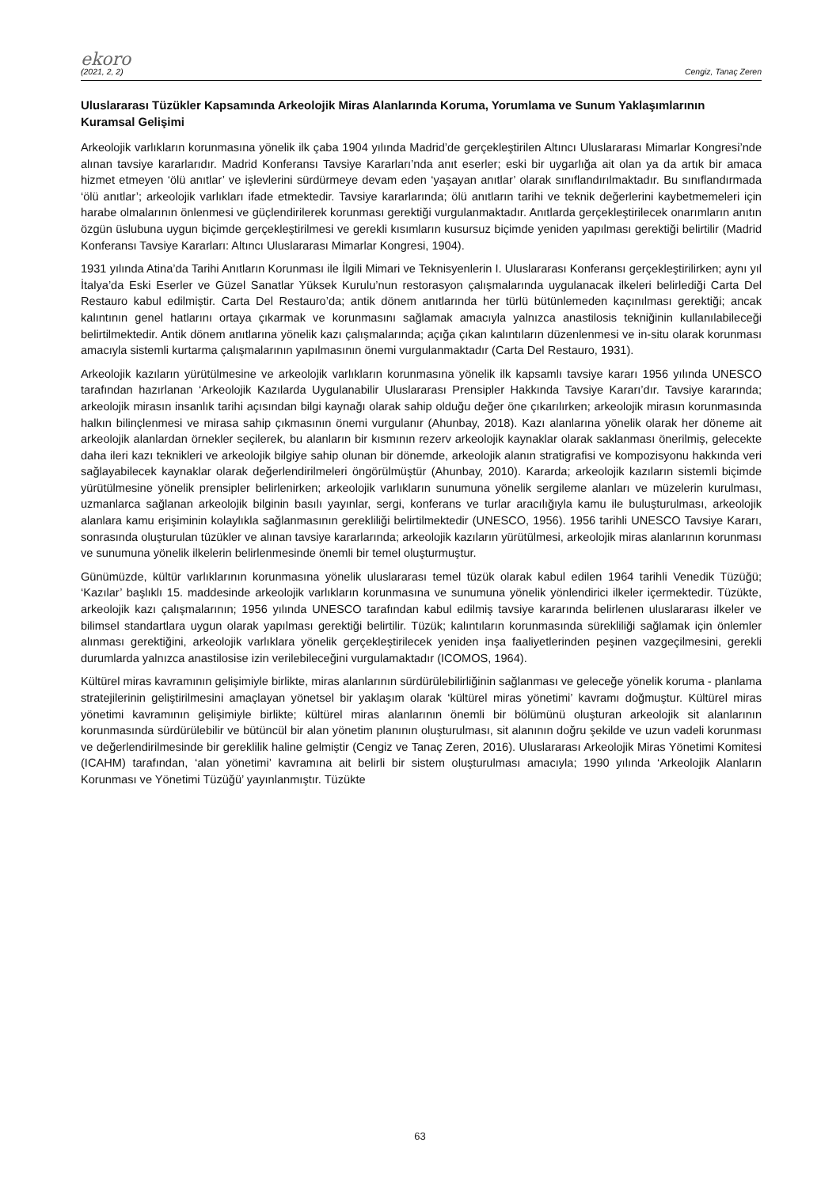ekoro
(2021, 2, 2) Cengiz, Tanaç Zeren
Uluslararası Tüzükler Kapsamında Arkeolojik Miras Alanlarında Koruma, Yorumlama ve Sunum Yaklaşımlarının Kuramsal Gelişimi
Arkeolojik varlıkların korunmasına yönelik ilk çaba 1904 yılında Madrid’de gerçekleştirilen Altıncı Uluslararası Mimarlar Kongresi’nde alınan tavsiye kararlarıdır. Madrid Konferansı Tavsiye Kararları’nda anıt eserler; eski bir uygarlığa ait olan ya da artık bir amaca hizmet etmeyen ‘ölü anıtlar’ ve işlevlerini sürdürmeye devam eden ‘yaşayan anıtlar’ olarak sınıflandırılmaktadır. Bu sınıflandırmada ‘ölü anıtlar’; arkeolojik varlıkları ifade etmektedir. Tavsiye kararlarında; ölü anıtların tarihi ve teknik değerlerini kaybetmemeleri için harabe olmalarının önlenmesi ve güçlendirilerek korunması gerektiği vurgulanmaktadır. Anıtlarda gerçekleştirilecek onarımların anıtın özgün üslubuna uygun biçimde gerçekleştirilmesi ve gerekli kısımların kusursuz biçimde yeniden yapılması gerektiği belirtilir (Madrid Konferansı Tavsiye Kararları: Altıncı Uluslararası Mimarlar Kongresi, 1904).
1931 yılında Atina’da Tarihi Anıtların Korunması ile İlgili Mimari ve Teknisyenlerin I. Uluslararası Konferansı gerçekleştirilirken; aynı yıl İtalya’da Eski Eserler ve Güzel Sanatlar Yüksek Kurulu’nun restorasyon çalışmalarında uygulanacak ilkeleri belirlediği Carta Del Restauro kabul edilmiştir. Carta Del Restauro’da; antik dönem anıtlarında her türlü bütünlemeden kaçınılması gerektiği; ancak kalıntının genel hatlarını ortaya çıkarmak ve korunmasını sağlamak amacıyla yalnızca anastilosis tekniğinin kullanılabileceği belirtilmektedir. Antik dönem anıtlarına yönelik kazı çalışmalarında; açığa çıkan kalıntıların düzenlenmesi ve in-situ olarak korunması amacıyla sistemli kurtarma çalışmalarının yapılmasının önemi vurgulanmaktadır (Carta Del Restauro, 1931).
Arkeolojik kazıların yürütülmesine ve arkeolojik varlıkların korunmasına yönelik ilk kapsamlı tavsiye kararı 1956 yılında UNESCO tarafından hazırlanan ‘Arkeolojik Kazılarda Uygulanabilir Uluslararası Prensipler Hakkında Tavsiye Kararı’dır. Tavsiye kararında; arkeolojik mirasın insanlık tarihi açısından bilgi kaynağı olarak sahip olduğu değer öne çıkarılırken; arkeolojik mirasın korunmasında halkın bilinçlenmesi ve mirasa sahip çıkmasının önemi vurgulanır (Ahunbay, 2018). Kazı alanlarına yönelik olarak her döneme ait arkeolojik alanlardan örnekler seçilerek, bu alanların bir kısmının rezerv arkeolojik kaynaklar olarak saklanması önerilmiş, gelecekte daha ileri kazı teknikleri ve arkeolojik bilgiye sahip olunan bir dönemde, arkeolojik alanın stratigrafisi ve kompozisyonu hakkında veri sağlayabilecek kaynaklar olarak değerlendirilmeleri öngörülmüştür (Ahunbay, 2010). Kararda; arkeolojik kazıların sistemli biçimde yürütülmesine yönelik prensipler belirlenirken; arkeolojik varlıkların sunumuna yönelik sergileme alanları ve müzelerin kurulması, uzmanlarca sağlanan arkeolojik bilginin basılı yayınlar, sergi, konferans ve turlar aracılığıyla kamu ile buluşturulması, arkeolojik alanlara kamu erişiminin kolaylıkla sağlanmasının gerekliliği belirtilmektedir (UNESCO, 1956). 1956 tarihli UNESCO Tavsiye Kararı, sonrasında oluşturulan tüzükler ve alınan tavsiye kararlarında; arkeolojik kazıların yürütülmesi, arkeolojik miras alanlarının korunması ve sunumuna yönelik ilkelerin belirlenmesinde önemli bir temel oluşturmuştur.
Günümüzde, kültür varlıklarının korunmasına yönelik uluslararası temel tüzük olarak kabul edilen 1964 tarihli Venedik Tüzüğü; ‘Kazılar’ başlıklı 15. maddesinde arkeolojik varlıkların korunmasına ve sunumuna yönelik yönlendirici ilkeler içermektedir. Tüzükte, arkeolojik kazı çalışmalarının; 1956 yılında UNESCO tarafından kabul edilmiş tavsiye kararında belirlenen uluslararası ilkeler ve bilimsel standartlara uygun olarak yapılması gerektiği belirtilir. Tüzük; kalıntıların korunmasında sürekliliği sağlamak için önlemler alınması gerektiğini, arkeolojik varlıklara yönelik gerçekleştirilecek yeniden inşa faaliyetlerinden peşinen vazgeçilmesini, gerekli durumlarda yalnızca anastilosise izin verilebileceğini vurgulamaktadır (ICOMOS, 1964).
Kültürel miras kavramının gelişimiyle birlikte, miras alanlarının sürdürülebilirliğinin sağlanması ve geleceğe yönelik koruma - planlama stratejilerinin geliştirilmesini amaçlayan yönetsel bir yaklaşım olarak ‘kültürel miras yönetimi’ kavramı doğmuştur. Kültürel miras yönetimi kavramının gelişimiyle birlikte; kültürel miras alanlarının önemli bir bölümünü oluşturan arkeolojik sit alanlarının korunmasında sürdürülebilir ve bütüncül bir alan yönetim planının oluşturulması, sit alanının doğru şekilde ve uzun vadeli korunması ve değerlendirilmesinde bir gereklilik haline gelmiştir (Cengiz ve Tanaç Zeren, 2016). Uluslararası Arkeolojik Miras Yönetimi Komitesi (ICAHM) tarafından, ‘alan yönetimi’ kavramına ait belirli bir sistem oluşturulması amacıyla; 1990 yılında ‘Arkeolojik Alanların Korunması ve Yönetimi Tüzüğü’ yayınlanmıştır. Tüzükte
63